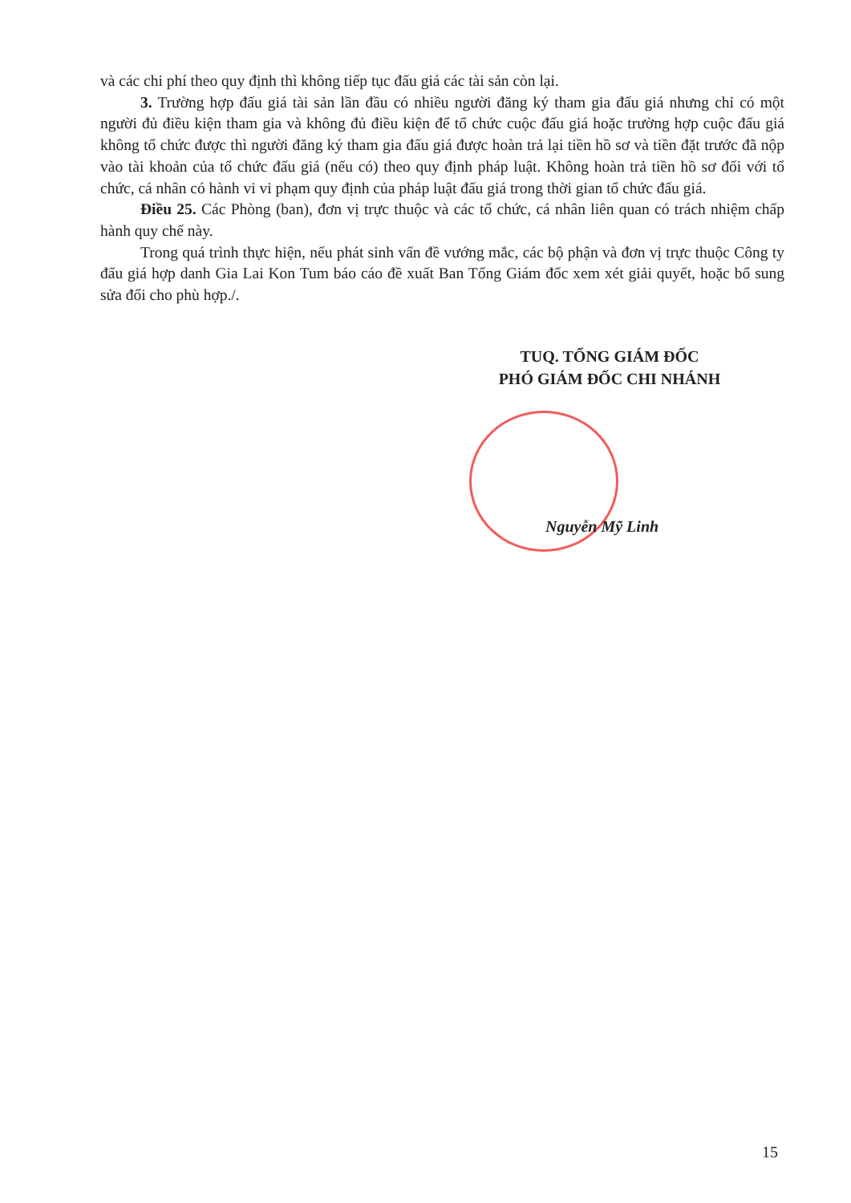và các chi phí theo quy định thì không tiếp tục đấu giá các tài sản còn lại.
3. Trường hợp đấu giá tài sản lần đầu có nhiều người đăng ký tham gia đấu giá nhưng chỉ có một người đủ điều kiện tham gia và không đủ điều kiện để tổ chức cuộc đấu giá hoặc trường hợp cuộc đấu giá không tổ chức được thì người đăng ký tham gia đấu giá được hoàn trả lại tiền hồ sơ và tiền đặt trước đã nộp vào tài khoản của tổ chức đấu giá (nếu có) theo quy định pháp luật. Không hoàn trả tiền hồ sơ đối với tổ chức, cá nhân có hành vi vi phạm quy định của pháp luật đấu giá trong thời gian tổ chức đấu giá.
Điều 25. Các Phòng (ban), đơn vị trực thuộc và các tổ chức, cá nhân liên quan có trách nhiệm chấp hành quy chế này.
Trong quá trình thực hiện, nếu phát sinh vấn đề vướng mắc, các bộ phận và đơn vị trực thuộc Công ty đấu giá hợp danh Gia Lai Kon Tum báo cáo đề xuất Ban Tổng Giám đốc xem xét giải quyết, hoặc bổ sung sửa đổi cho phù hợp./.
TUQ. TỔNG GIÁM ĐỐC
PHÓ GIÁM ĐỐC CHI NHÁNH
Nguyễn Mỹ Linh
15